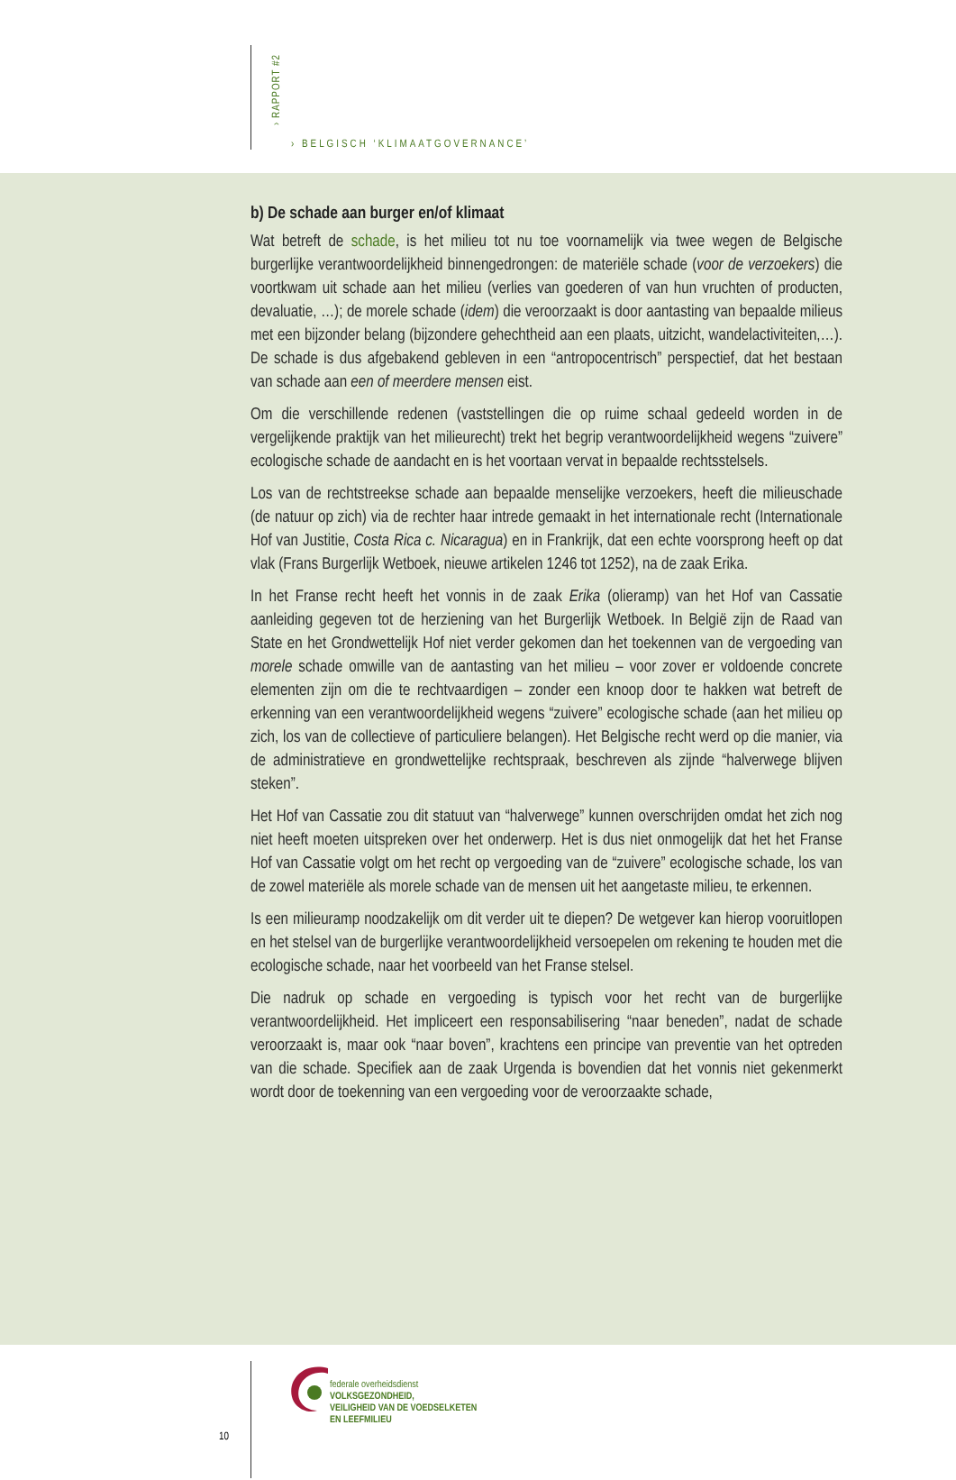› RAPPORT #2
› BELGISCH ‘KLIMAATGOVERNANCE’
b) De schade aan burger en/of klimaat
Wat betreft de schade, is het milieu tot nu toe voornamelijk via twee wegen de Belgische burgerlijke verantwoordelijkheid binnengedrongen: de materiële schade (voor de verzoekers) die voortkwam uit schade aan het milieu (verlies van goederen of van hun vruchten of producten, devaluatie, …); de morele schade (idem) die veroorzaakt is door aantasting van bepaalde milieus met een bijzonder belang (bijzondere gehechtheid aan een plaats, uitzicht, wandelactiviteiten,…). De schade is dus afgebakend gebleven in een “antropocentrisch” perspectief, dat het bestaan van schade aan een of meerdere mensen eist.
Om die verschillende redenen (vaststellingen die op ruime schaal gedeeld worden in de vergelijkende praktijk van het milieurecht) trekt het begrip verantwoordelijkheid wegens “zuivere” ecologische schade de aandacht en is het voortaan vervat in bepaalde rechtsstelsels.
Los van de rechtstreekse schade aan bepaalde menselijke verzoekers, heeft die milieuschade (de natuur op zich) via de rechter haar intrede gemaakt in het internationale recht (Internationale Hof van Justitie, Costa Rica c. Nicaragua) en in Frankrijk, dat een echte voorsprong heeft op dat vlak (Frans Burgerlijk Wetboek, nieuwe artikelen 1246 tot 1252), na de zaak Erika.
In het Franse recht heeft het vonnis in de zaak Erika (olieramp) van het Hof van Cassatie aanleiding gegeven tot de herziening van het Burgerlijk Wetboek. In België zijn de Raad van State en het Grondwettelijk Hof niet verder gekomen dan het toekennen van de vergoeding van morele schade omwille van de aantasting van het milieu – voor zover er voldoende concrete elementen zijn om die te rechtvaardigen – zonder een knoop door te hakken wat betreft de erkenning van een verantwoordelijkheid wegens “zuivere” ecologische schade (aan het milieu op zich, los van de collectieve of particuliere belangen). Het Belgische recht werd op die manier, via de administratieve en grondwettelijke rechtspraak, beschreven als zijnde “halverwege blijven steken”.
Het Hof van Cassatie zou dit statuut van “halverwege” kunnen overschrijden omdat het zich nog niet heeft moeten uitspreken over het onderwerp. Het is dus niet onmogelijk dat het het Franse Hof van Cassatie volgt om het recht op vergoeding van de “zuivere” ecologische schade, los van de zowel materiële als morele schade van de mensen uit het aangetaste milieu, te erkennen.
Is een milieuramp noodzakelijk om dit verder uit te diepen? De wetgever kan hierop vooruitlopen en het stelsel van de burgerlijke verantwoordelijkheid versoepelen om rekening te houden met die ecologische schade, naar het voorbeeld van het Franse stelsel.
Die nadruk op schade en vergoeding is typisch voor het recht van de burgerlijke verantwoordelijkheid. Het impliceert een responsabilisering “naar beneden”, nadat de schade veroorzaakt is, maar ook “naar boven”, krachtens een principe van preventie van het optreden van die schade. Specifiek aan de zaak Urgenda is bovendien dat het vonnis niet gekenmerkt wordt door de toekenning van een vergoeding voor de veroorzaakte schade,
10
federale overheidsdienst
VOLKSGEZONDHEID,
VEILIGHEID VAN DE VOEDSELKETEN
EN LEEFMILIEU